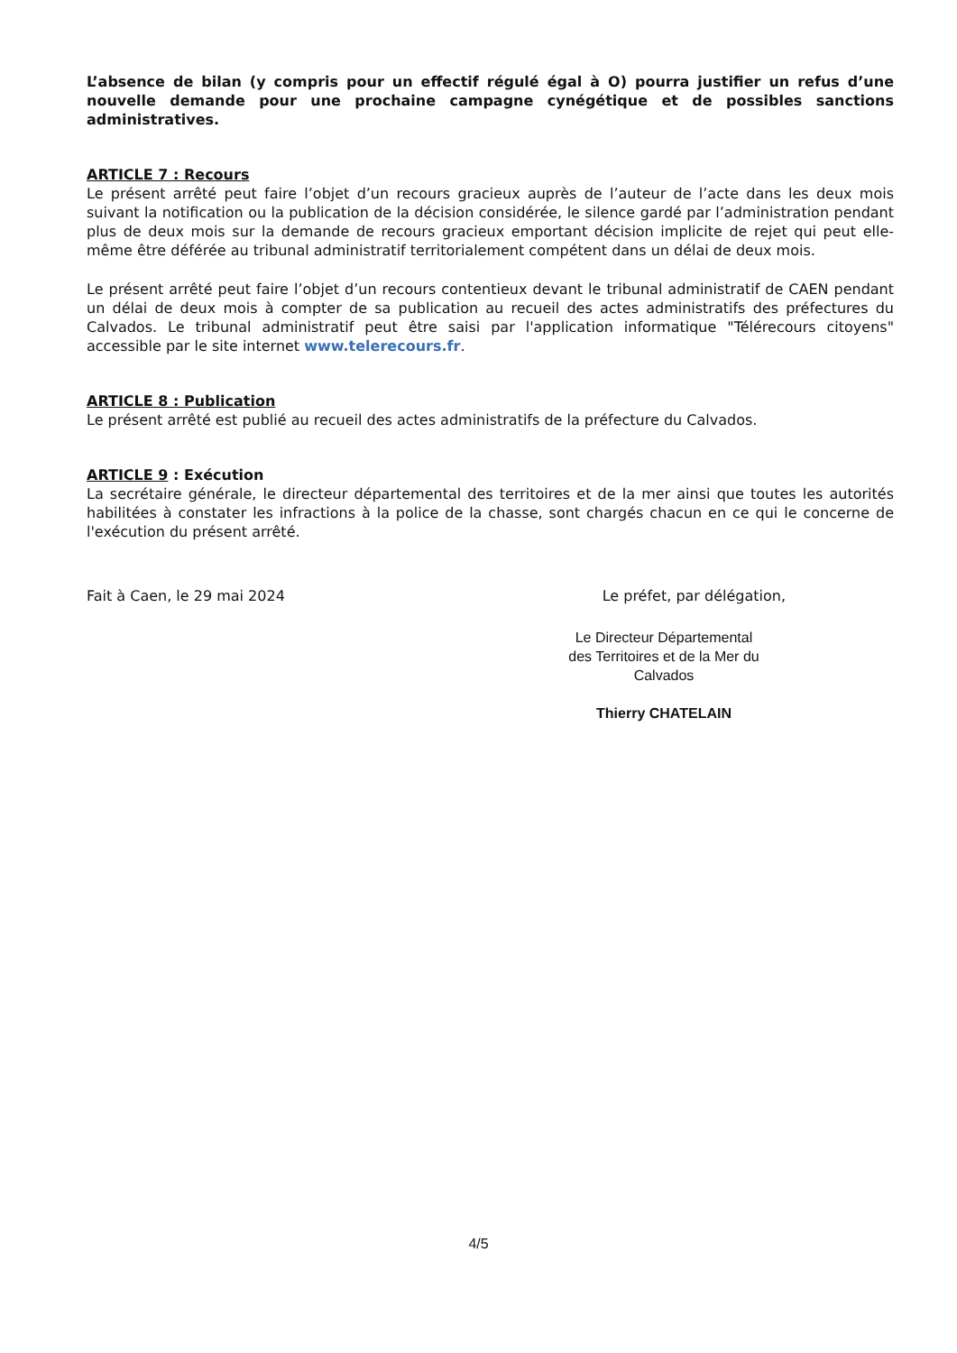L’absence de bilan (y compris pour un effectif régulé égal à O) pourra justifier un refus d’une nouvelle demande pour une prochaine campagne cynégétique et de possibles sanctions administratives.
ARTICLE 7 : Recours
Le présent arrêté peut faire l’objet d’un recours gracieux auprès de l’auteur de l’acte dans les deux mois suivant la notification ou la publication de la décision considérée, le silence gardé par l’administration pendant plus de deux mois sur la demande de recours gracieux emportant décision implicite de rejet qui peut elle-même être déférée au tribunal administratif territorialement compétent dans un délai de deux mois.
Le présent arrêté peut faire l’objet d’un recours contentieux devant le tribunal administratif de CAEN pendant un délai de deux mois à compter de sa publication au recueil des actes administratifs des préfectures du Calvados. Le tribunal administratif peut être saisi par l'application informatique "Télérecours citoyens" accessible par le site internet www.telerecours.fr.
ARTICLE 8 : Publication
Le présent arrêté est publié au recueil des actes administratifs de la préfecture du Calvados.
ARTICLE 9 : Exécution
La secrétaire générale, le directeur départemental des territoires et de la mer ainsi que toutes les autorités habilitées à constater les infractions à la police de la chasse, sont chargés chacun en ce qui le concerne de l'exécution du présent arrêté.
Fait à Caen, le 29 mai 2024 Le préfet, par délégation,
Le Directeur Départemental
des Territoires et de la Mer du Calvados
Thierry CHATELAIN
4/5